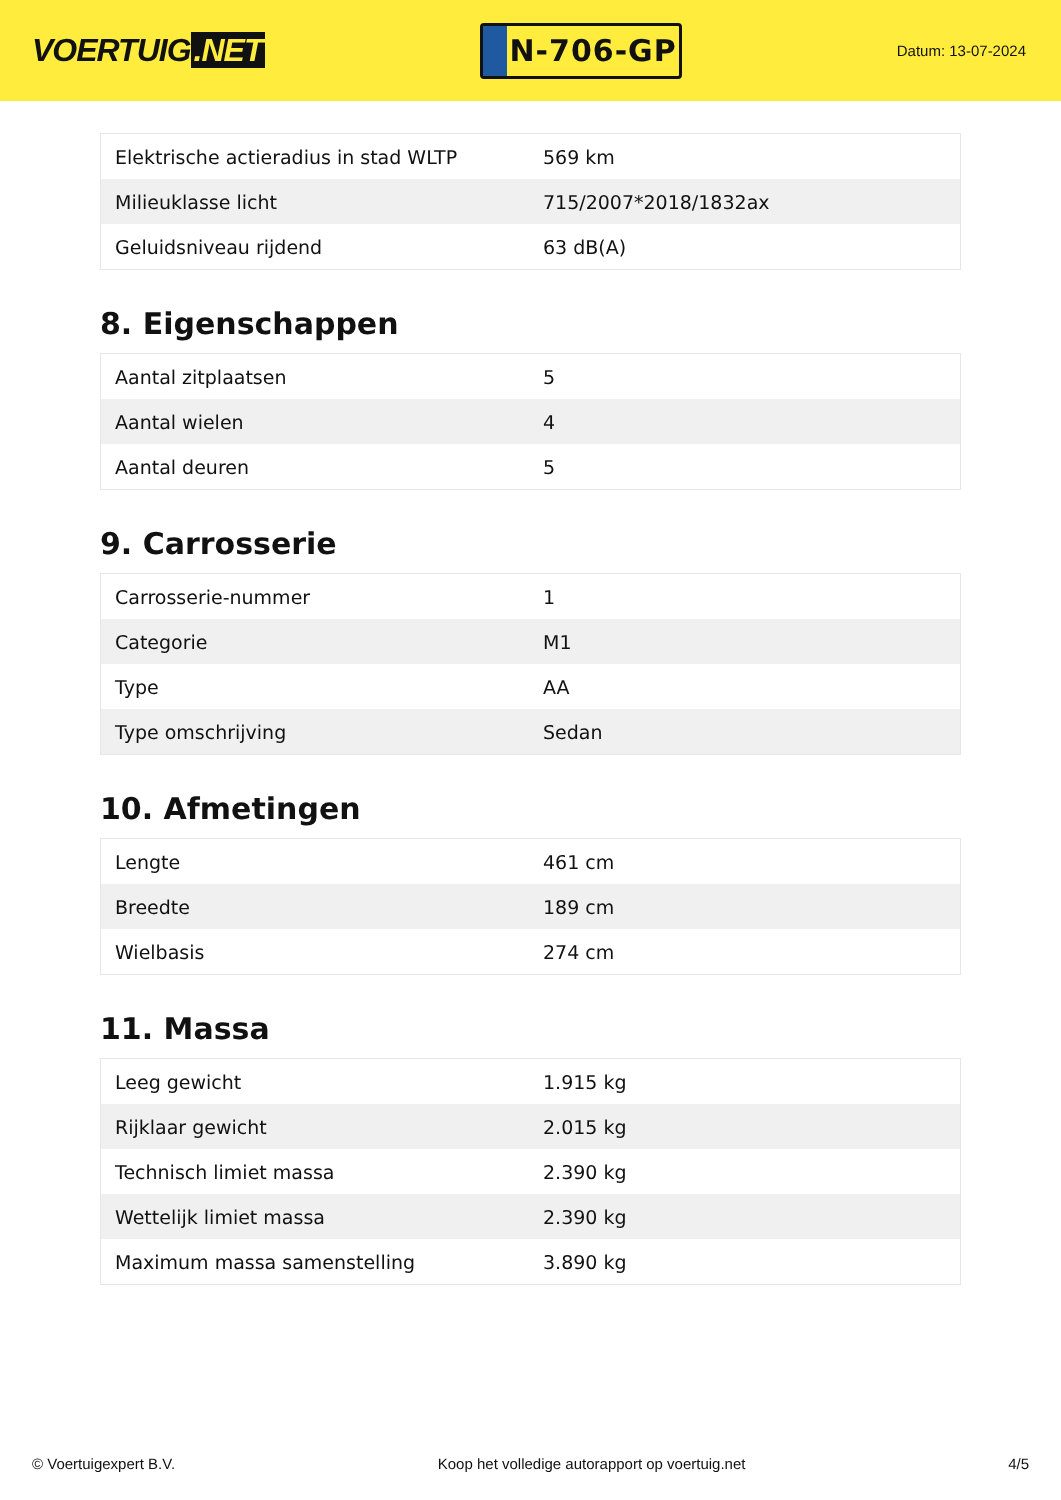VOERTUIG.NET
N-706-GP
Datum: 13-07-2024
| Elektrische actieradius in stad WLTP | 569 km |
| Milieuklasse licht | 715/2007*2018/1832ax |
| Geluidsniveau rijdend | 63 dB(A) |
8. Eigenschappen
| Aantal zitplaatsen | 5 |
| Aantal wielen | 4 |
| Aantal deuren | 5 |
9. Carrosserie
| Carrosserie-nummer | 1 |
| Categorie | M1 |
| Type | AA |
| Type omschrijving | Sedan |
10. Afmetingen
| Lengte | 461 cm |
| Breedte | 189 cm |
| Wielbasis | 274 cm |
11. Massa
| Leeg gewicht | 1.915 kg |
| Rijklaar gewicht | 2.015 kg |
| Technisch limiet massa | 2.390 kg |
| Wettelijk limiet massa | 2.390 kg |
| Maximum massa samenstelling | 3.890 kg |
© Voertuigexpert B.V. Koop het volledige autorapport op voertuig.net 4/5